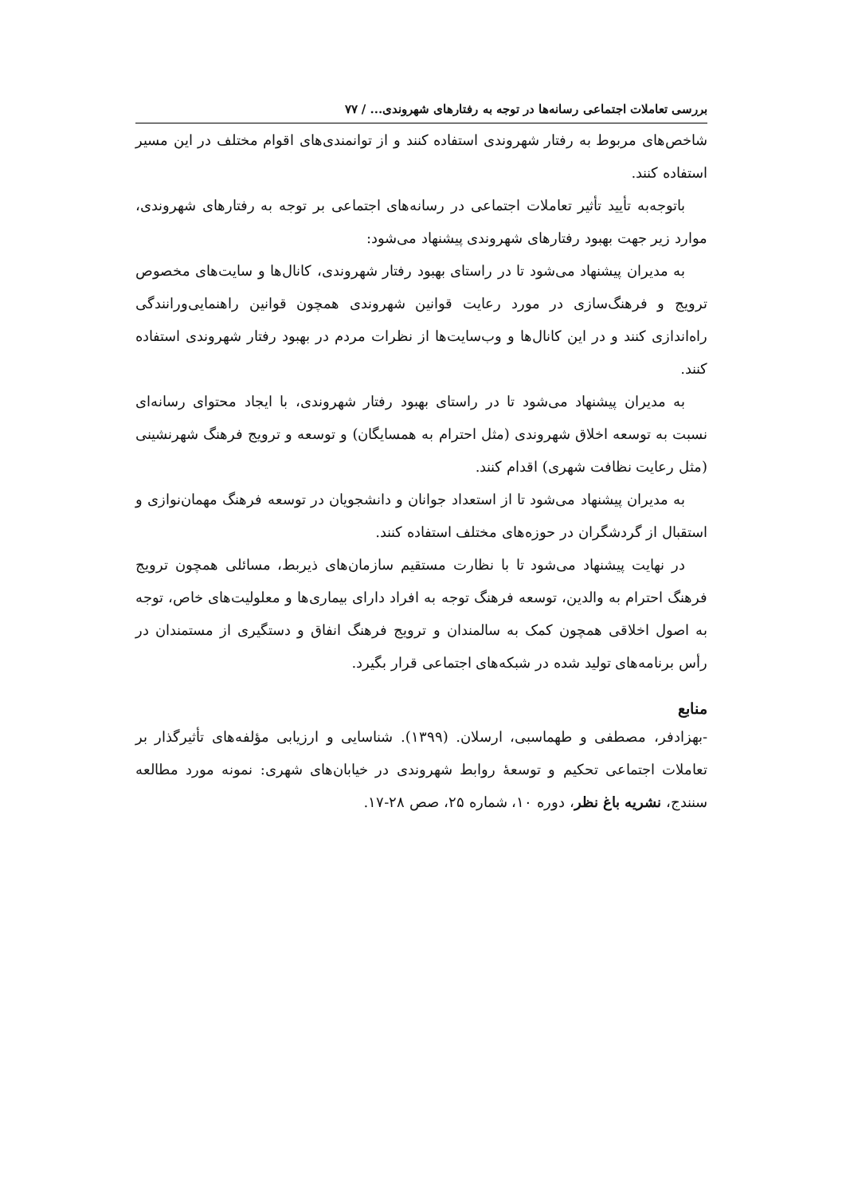بررسی تعاملات اجتماعی رسانه‌ها در توجه به رفتارهای شهروندی... / ۷۷
شاخص‌های مربوط به رفتار شهروندی استفاده کنند و از توانمندی‌های اقوام مختلف در این مسیر استفاده کنند.
باتوجه‌به تأیید تأثیر تعاملات اجتماعی در رسانه‌های اجتماعی بر توجه به رفتارهای شهروندی، موارد زیر جهت بهبود رفتارهای شهروندی پیشنهاد می‌شود:
به مدیران پیشنهاد می‌شود تا در راستای بهبود رفتار شهروندی، کانال‌ها و سایت‌های مخصوص ترویج و فرهنگ‌سازی در مورد رعایت قوانین شهروندی همچون قوانین راهنمایی‌ورانندگی راه‌اندازی کنند و در این کانال‌ها و وب‌سایت‌ها از نظرات مردم در بهبود رفتار شهروندی استفاده کنند.
به مدیران پیشنهاد می‌شود تا در راستای بهبود رفتار شهروندی، با ایجاد محتوای رسانه‌ای نسبت به توسعه اخلاق شهروندی (مثل احترام به همسایگان) و توسعه و ترویج فرهنگ شهرنشینی (مثل رعایت نظافت شهری) اقدام کنند.
به مدیران پیشنهاد می‌شود تا از استعداد جوانان و دانشجویان در توسعه فرهنگ مهمان‌نوازی و استقبال از گردشگران در حوزه‌های مختلف استفاده کنند.
در نهایت پیشنهاد می‌شود تا با نظارت مستقیم سازمان‌های ذیربط، مسائلی همچون ترویج فرهنگ احترام به والدین، توسعه فرهنگ توجه به افراد دارای بیماری‌ها و معلولیت‌های خاص، توجه به اصول اخلاقی همچون کمک به سالمندان و ترویج فرهنگ انفاق و دستگیری از مستمندان در رأس برنامه‌های تولید شده در شبکه‌های اجتماعی قرار بگیرد.
منابع
-بهزادفر، مصطفی و طهماسبی، ارسلان. (۱۳۹۹). شناسایی و ارزیابی مؤلفه‌های تأثیرگذار بر تعاملات اجتماعی تحکیم و توسعهٔ روابط شهروندی در خیابان‌های شهری: نمونه مورد مطالعه سنندج، نشریه باغ نظر، دوره ۱۰، شماره ۲۵، صص ۲۸-۱۷.